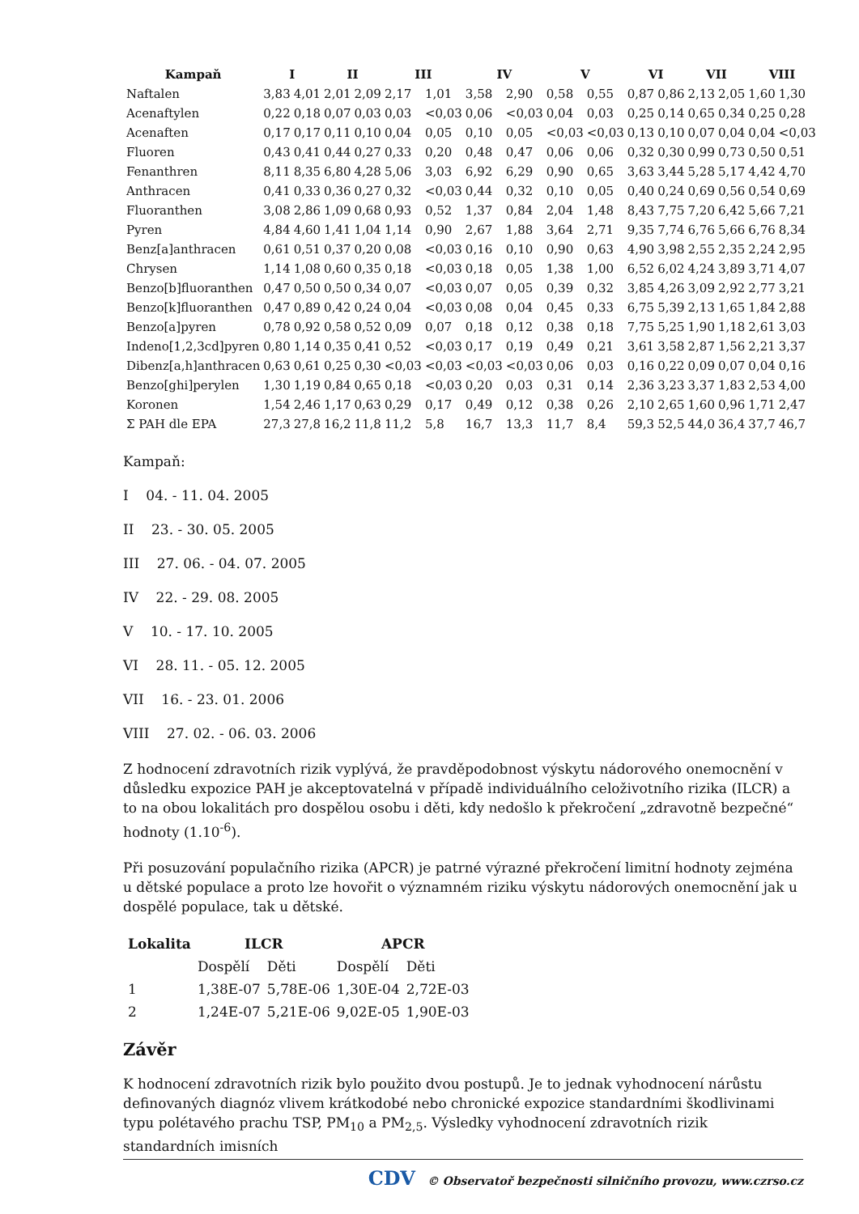| Kampaň | I | | II | | III | | IV | | V | | VI | | VII | | VIII | |
| --- | --- | --- | --- | --- | --- | --- | --- | --- | --- | --- | --- | --- | --- | --- | --- | --- |
| Naftalen | 3,83 | 4,01 | 2,01 | 2,09 | 2,17 | 1,01 | 3,58 | 2,90 | 0,58 | 0,55 | 0,87 | 0,86 | 2,13 | 2,05 | 1,60 | 1,30 |
| Acenaftylen | 0,22 | 0,18 | 0,07 | 0,03 | 0,03 | <0,03 | 0,06 | <0,03 | 0,04 | 0,03 | 0,25 | 0,14 | 0,65 | 0,34 | 0,25 | 0,28 |
| Acenaften | 0,17 | 0,17 | 0,11 | 0,10 | 0,04 | 0,05 | 0,10 | 0,05 | <0,03 | <0,03 | 0,13 | 0,10 | 0,07 | 0,04 | 0,04 | <0,03 |
| Fluoren | 0,43 | 0,41 | 0,44 | 0,27 | 0,33 | 0,20 | 0,48 | 0,47 | 0,06 | 0,06 | 0,32 | 0,30 | 0,99 | 0,73 | 0,50 | 0,51 |
| Fenanthren | 8,11 | 8,35 | 6,80 | 4,28 | 5,06 | 3,03 | 6,92 | 6,29 | 0,90 | 0,65 | 3,63 | 3,44 | 5,28 | 5,17 | 4,42 | 4,70 |
| Anthracen | 0,41 | 0,33 | 0,36 | 0,27 | 0,32 | <0,03 | 0,44 | 0,32 | 0,10 | 0,05 | 0,40 | 0,24 | 0,69 | 0,56 | 0,54 | 0,69 |
| Fluoranthen | 3,08 | 2,86 | 1,09 | 0,68 | 0,93 | 0,52 | 1,37 | 0,84 | 2,04 | 1,48 | 8,43 | 7,75 | 7,20 | 6,42 | 5,66 | 7,21 |
| Pyren | 4,84 | 4,60 | 1,41 | 1,04 | 1,14 | 0,90 | 2,67 | 1,88 | 3,64 | 2,71 | 9,35 | 7,74 | 6,76 | 5,66 | 6,76 | 8,34 |
| Benz[a]anthracen | 0,61 | 0,51 | 0,37 | 0,20 | 0,08 | <0,03 | 0,16 | 0,10 | 0,90 | 0,63 | 4,90 | 3,98 | 2,55 | 2,35 | 2,24 | 2,95 |
| Chrysen | 1,14 | 1,08 | 0,60 | 0,35 | 0,18 | <0,03 | 0,18 | 0,05 | 1,38 | 1,00 | 6,52 | 6,02 | 4,24 | 3,89 | 3,71 | 4,07 |
| Benzo[b]fluoranthen | 0,47 | 0,50 | 0,50 | 0,34 | 0,07 | <0,03 | 0,07 | 0,05 | 0,39 | 0,32 | 3,85 | 4,26 | 3,09 | 2,92 | 2,77 | 3,21 |
| Benzo[k]fluoranthen | 0,47 | 0,89 | 0,42 | 0,24 | 0,04 | <0,03 | 0,08 | 0,04 | 0,45 | 0,33 | 6,75 | 5,39 | 2,13 | 1,65 | 1,84 | 2,88 |
| Benzo[a]pyren | 0,78 | 0,92 | 0,58 | 0,52 | 0,09 | 0,07 | 0,18 | 0,12 | 0,38 | 0,18 | 7,75 | 5,25 | 1,90 | 1,18 | 2,61 | 3,03 |
| Indeno[1,2,3cd]pyren | 0,80 | 1,14 | 0,35 | 0,41 | 0,52 | <0,03 | 0,17 | 0,19 | 0,49 | 0,21 | 3,61 | 3,58 | 2,87 | 1,56 | 2,21 | 3,37 |
| Dibenz[a,h]anthracen | 0,63 | 0,61 | 0,25 | 0,30 | <0,03 | <0,03 | <0,03 | <0,03 | 0,06 | 0,03 | 0,16 | 0,22 | 0,09 | 0,07 | 0,04 | 0,16 |
| Benzo[ghi]perylen | 1,30 | 1,19 | 0,84 | 0,65 | 0,18 | <0,03 | 0,20 | 0,03 | 0,31 | 0,14 | 2,36 | 3,23 | 3,37 | 1,83 | 2,53 | 4,00 |
| Koronen | 1,54 | 2,46 | 1,17 | 0,63 | 0,29 | 0,17 | 0,49 | 0,12 | 0,38 | 0,26 | 2,10 | 2,65 | 1,60 | 0,96 | 1,71 | 2,47 |
| Σ PAH dle EPA | 27,3 | 27,8 | 16,2 | 11,8 | 11,2 | 5,8 | 16,7 | 13,3 | 11,7 | 8,4 | 59,3 | 52,5 | 44,0 | 36,4 | 37,7 | 46,7 |
Kampaň:
I 04. - 11. 04. 2005
II 23. - 30. 05. 2005
III 27. 06. - 04. 07. 2005
IV 22. - 29. 08. 2005
V 10. - 17. 10. 2005
VI 28. 11. - 05. 12. 2005
VII 16. - 23. 01. 2006
VIII 27. 02. - 06. 03. 2006
Z hodnocení zdravotních rizik vyplývá, že pravděpodobnost výskytu nádorového onemocnění v důsledku expozice PAH je akceptovatelná v případě individuálního celoživotního rizika (ILCR) a to na obou lokalitách pro dospělou osobu i děti, kdy nedošlo k překročení „zdravotně bezpečné“ hodnoty (1.10<sup>-6</sup>).
Při posuzování populačního rizika (APCR) je patrné výrazné překročení limitní hodnoty zejména u dětské populace a proto lze hovořit o významném riziku výskytu nádorových onemocnění jak u dospělé populace, tak u dětské.
| Lokalita | ILCR | | APCR | |
| --- | --- | --- | --- | --- |
| | Dospělí | Děti | Dospělí | Děti |
| 1 | 1,38E-07 | 5,78E-06 | 1,30E-04 | 2,72E-03 |
| 2 | 1,24E-07 | 5,21E-06 | 9,02E-05 | 1,90E-03 |
Závěr
K hodnocení zdravotních rizik bylo použito dvou postupů. Je to jednak vyhodnocení nárůstu definovaných diagnóz vlivem krátkodobé nebo chronické expozice standardními škodlivinami typu polétavého prachu TSP, PM<sub>10</sub> a PM<sub>2,5</sub>. Výsledky vyhodnocení zdravotních rizik standardních imisních
CDV © Observatoř bezpečnosti silničního provozu, www.czrso.cz